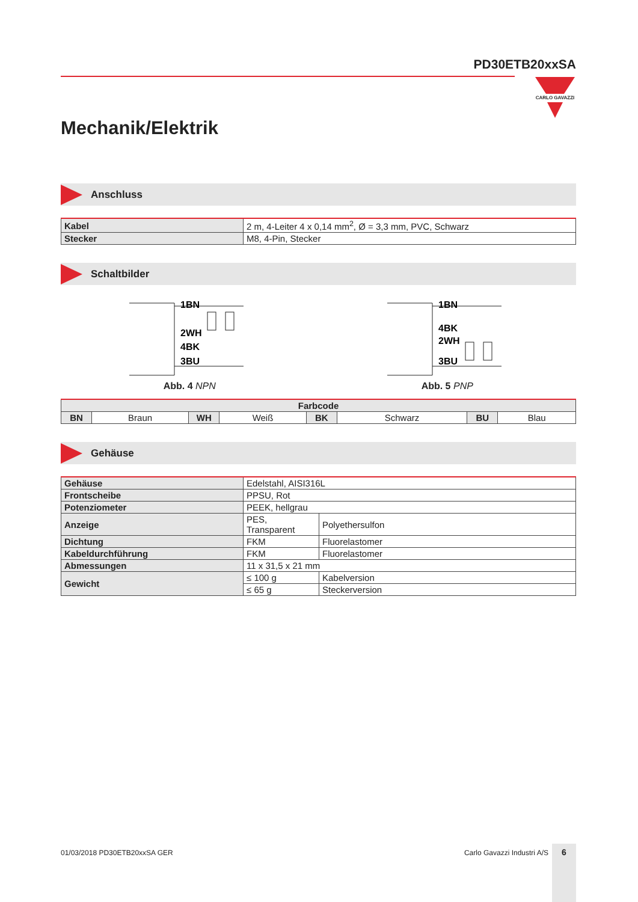PD30ETB20xxSA
CARLO GAVAZZI
Mechanik/Elektrik
Anschluss
| Kabel | 2 m, 4-Leiter 4 x 0,14 mm<sup>2</sup>, Ø = 3,3 mm, PVC, Schwarz |
| Stecker | M8, 4-Pin, Stecker |
Schaltbilder
1BN
2WH
4BK
3BU
Abb. 4 NPN
1BN
4BK
2WH
3BU
Abb. 5 PNP
| Farbcode | | | | | | | |
| BN | Braun | WH | Weiß | BK | Schwarz | BU | Blau |
Gehäuse
| Gehäuse | Edelstahl, AISI316L | |
| Frontscheibe | PPSU, Rot | |
| Potenziometer | PEEK, hellgrau | |
| Anzeige | PES, Transparent | Polyethersulfon |
| Dichtung | FKM | Fluorelastomer |
| Kabeldurchführung | FKM | Fluorelastomer |
| Abmessungen | 11 x 31,5 x 21 mm | |
| Gewicht | ≤ 100 g | Kabelversion |
| | ≤ 65 g | Steckerversion |
01/03/2018 PD30ETB20xxSA GER Carlo Gavazzi Industri A/S 6